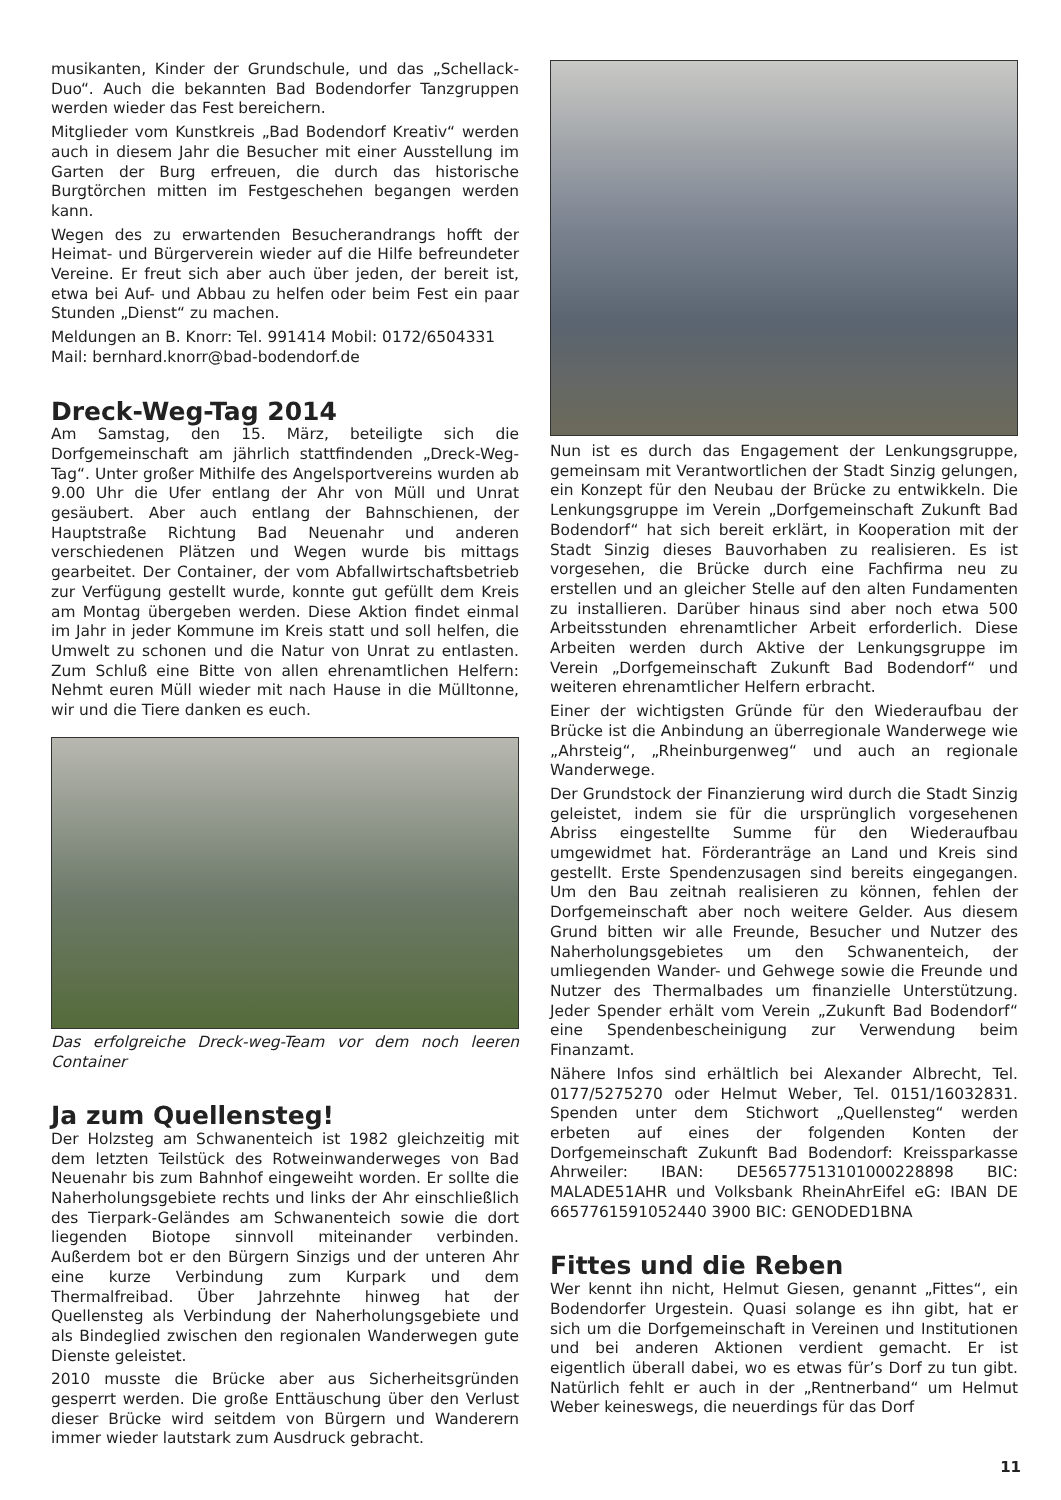musikanten, Kinder der Grundschule, und das „Schellack-Duo“. Auch die bekannten Bad Bodendorfer Tanzgruppen werden wieder das Fest bereichern.
Mitglieder vom Kunstkreis „Bad Bodendorf Kreativ“ werden auch in diesem Jahr die Besucher mit einer Ausstellung im Garten der Burg erfreuen, die durch das historische Burgtörchen mitten im Festgeschehen begangen werden kann.
Wegen des zu erwartenden Besucherandrangs hofft der Heimat- und Bürgerverein wieder auf die Hilfe befreundeter Vereine. Er freut sich aber auch über jeden, der bereit ist, etwa bei Auf- und Abbau zu helfen oder beim Fest ein paar Stunden „Dienst“ zu machen.
Meldungen an B. Knorr: Tel. 991414 Mobil: 0172/6504331
Mail: bernhard.knorr@bad-bodendorf.de
Dreck-Weg-Tag 2014
Am Samstag, den 15. März, beteiligte sich die Dorfgemeinschaft am jährlich stattfindenden „Dreck-Weg-Tag“. Unter großer Mithilfe des Angelsportvereins wurden ab 9.00 Uhr die Ufer entlang der Ahr von Müll und Unrat gesäubert. Aber auch entlang der Bahnschienen, der Hauptstraße Richtung Bad Neuenahr und anderen verschiedenen Plätzen und Wegen wurde bis mittags gearbeitet. Der Container, der vom Abfallwirtschaftsbetrieb zur Verfügung gestellt wurde, konnte gut gefüllt dem Kreis am Montag übergeben werden. Diese Aktion findet einmal im Jahr in jeder Kommune im Kreis statt und soll helfen, die Umwelt zu schonen und die Natur von Unrat zu entlasten. Zum Schluß eine Bitte von allen ehrenamtlichen Helfern: Nehmt euren Müll wieder mit nach Hause in die Mülltonne, wir und die Tiere danken es euch.
Das erfolgreiche Dreck-weg-Team vor dem noch leeren Container
Ja zum Quellensteg!
Der Holzsteg am Schwanenteich ist 1982 gleichzeitig mit dem letzten Teilstück des Rotweinwanderweges von Bad Neuenahr bis zum Bahnhof eingeweiht worden. Er sollte die Naherholungsgebiete rechts und links der Ahr einschließlich des Tierpark-Geländes am Schwanenteich sowie die dort liegenden Biotope sinnvoll miteinander verbinden. Außerdem bot er den Bürgern Sinzigs und der unteren Ahr eine kurze Verbindung zum Kurpark und dem Thermalfreibad. Über Jahrzehnte hinweg hat der Quellensteg als Verbindung der Naherholungsgebiete und als Bindeglied zwischen den regionalen Wanderwegen gute Dienste geleistet.
2010 musste die Brücke aber aus Sicherheitsgründen gesperrt werden. Die große Enttäuschung über den Verlust dieser Brücke wird seitdem von Bürgern und Wanderern immer wieder lautstark zum Ausdruck gebracht.
Nun ist es durch das Engagement der Lenkungsgruppe, gemeinsam mit Verantwortlichen der Stadt Sinzig gelungen, ein Konzept für den Neubau der Brücke zu entwikkeln. Die Lenkungsgruppe im Verein „Dorfgemeinschaft Zukunft Bad Bodendorf“ hat sich bereit erklärt, in Kooperation mit der Stadt Sinzig dieses Bauvorhaben zu realisieren. Es ist vorgesehen, die Brücke durch eine Fachfirma neu zu erstellen und an gleicher Stelle auf den alten Fundamenten zu installieren. Darüber hinaus sind aber noch etwa 500 Arbeitsstunden ehrenamtlicher Arbeit erforderlich. Diese Arbeiten werden durch Aktive der Lenkungsgruppe im Verein „Dorfgemeinschaft Zukunft Bad Bodendorf“ und weiteren ehrenamtlicher Helfern erbracht.
Einer der wichtigsten Gründe für den Wiederaufbau der Brücke ist die Anbindung an überregionale Wanderwege wie „Ahrsteig“, „Rheinburgenweg“ und auch an regionale Wanderwege.
Der Grundstock der Finanzierung wird durch die Stadt Sinzig geleistet, indem sie für die ursprünglich vorgesehenen Abriss eingestellte Summe für den Wiederaufbau umgewidmet hat. Förderanträge an Land und Kreis sind gestellt. Erste Spendenzusagen sind bereits eingegangen. Um den Bau zeitnah realisieren zu können, fehlen der Dorfgemeinschaft aber noch weitere Gelder. Aus diesem Grund bitten wir alle Freunde, Besucher und Nutzer des Naherholungsgebietes um den Schwanenteich, der umliegenden Wander- und Gehwege sowie die Freunde und Nutzer des Thermalbades um finanzielle Unterstützung. Jeder Spender erhält vom Verein „Zukunft Bad Bodendorf“ eine Spendenbescheinigung zur Verwendung beim Finanzamt.
Nähere Infos sind erhältlich bei Alexander Albrecht, Tel. 0177/5275270 oder Helmut Weber, Tel. 0151/16032831. Spenden unter dem Stichwort „Quellensteg“ werden erbeten auf eines der folgenden Konten der Dorfgemeinschaft Zukunft Bad Bodendorf: Kreissparkasse Ahrweiler: IBAN: DE56577513101000228898 BIC: MALADE51AHR und Volksbank RheinAhrEifel eG: IBAN DE 6657761591052440 3900 BIC: GENODED1BNA
Fittes und die Reben
Wer kennt ihn nicht, Helmut Giesen, genannt „Fittes“, ein Bodendorfer Urgestein. Quasi solange es ihn gibt, hat er sich um die Dorfgemeinschaft in Vereinen und Institutionen und bei anderen Aktionen verdient gemacht. Er ist eigentlich überall dabei, wo es etwas für’s Dorf zu tun gibt. Natürlich fehlt er auch in der „Rentnerband“ um Helmut Weber keineswegs, die neuerdings für das Dorf
11